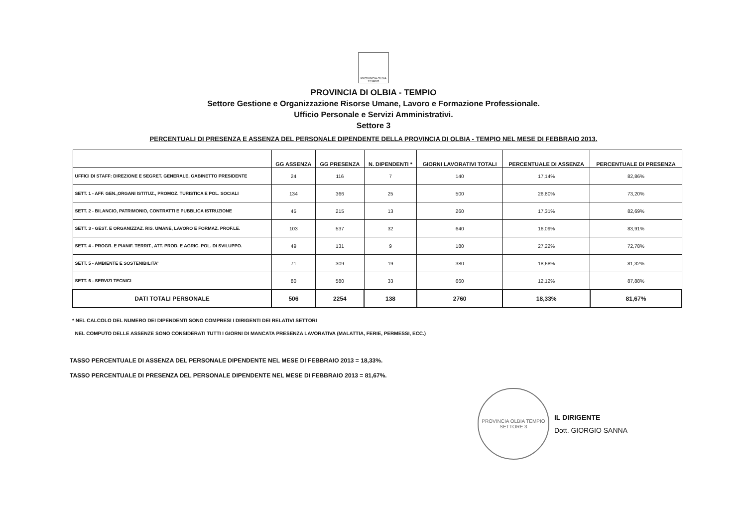PROVINCIA OLBIA TEMPIO
PROVINCIA DI OLBIA - TEMPIO
Settore Gestione e Organizzazione Risorse Umane, Lavoro e Formazione Professionale.
Ufficio Personale e Servizi Amministrativi.
Settore 3
PERCENTUALI DI PRESENZA E ASSENZA DEL PERSONALE DIPENDENTE DELLA PROVINCIA DI OLBIA - TEMPIO NEL MESE DI FEBBRAIO 2013.
| | GG ASSENZA | GG PRESENZA | N. DIPENDENTI * | GIORNI LAVORATIVI TOTALI | PERCENTUALE DI ASSENZA | PERCENTUALE DI PRESENZA |
| --- | --- | --- | --- | --- | --- | --- |
| UFFICI DI STAFF: DIREZIONE E SEGRET. GENERALE, GABINETTO PRESIDENTE | 24 | 116 | 7 | 140 | 17,14% | 82,86% |
| SETT. 1 - AFF. GEN.,ORGANI ISTITUZ., PROMOZ. TURISTICA E POL. SOCIALI | 134 | 366 | 25 | 500 | 26,80% | 73,20% |
| SETT. 2 - BILANCIO, PATRIMONIO, CONTRATTI E PUBBLICA ISTRUZIONE | 45 | 215 | 13 | 260 | 17,31% | 82,69% |
| SETT. 3 - GEST. E ORGANIZZAZ. RIS. UMANE, LAVORO E FORMAZ. PROF.LE. | 103 | 537 | 32 | 640 | 16,09% | 83,91% |
| SETT. 4 - PROGR. E PIANIF. TERRIT., ATT. PROD. E AGRIC. POL. DI SVILUPPO. | 49 | 131 | 9 | 180 | 27,22% | 72,78% |
| SETT. 5 - AMBIENTE E SOSTENIBILITA' | 71 | 309 | 19 | 380 | 18,68% | 81,32% |
| SETT. 6 - SERVIZI TECNICI | 80 | 580 | 33 | 660 | 12,12% | 87,88% |
| DATI TOTALI PERSONALE | 506 | 2254 | 138 | 2760 | 18,33% | 81,67% |
* NEL CALCOLO DEL NUMERO DEI DIPENDENTI SONO COMPRESI I DIRIGENTI DEI RELATIVI SETTORI
NEL COMPUTO DELLE ASSENZE SONO CONSIDERATI TUTTI I GIORNI DI MANCATA PRESENZA LAVORATIVA (MALATTIA, FERIE, PERMESSI, ECC.)
TASSO PERCENTUALE DI ASSENZA DEL PERSONALE DIPENDENTE NEL MESE DI FEBBRAIO 2013 = 18,33%.
TASSO PERCENTUALE DI PRESENZA DEL PERSONALE DIPENDENTE NEL MESE DI FEBBRAIO 2013 = 81,67%.
PROVINCIA OLBIA TEMPIO
SETTORE 3
IL DIRIGENTE
Dott. GIORGIO SANNA